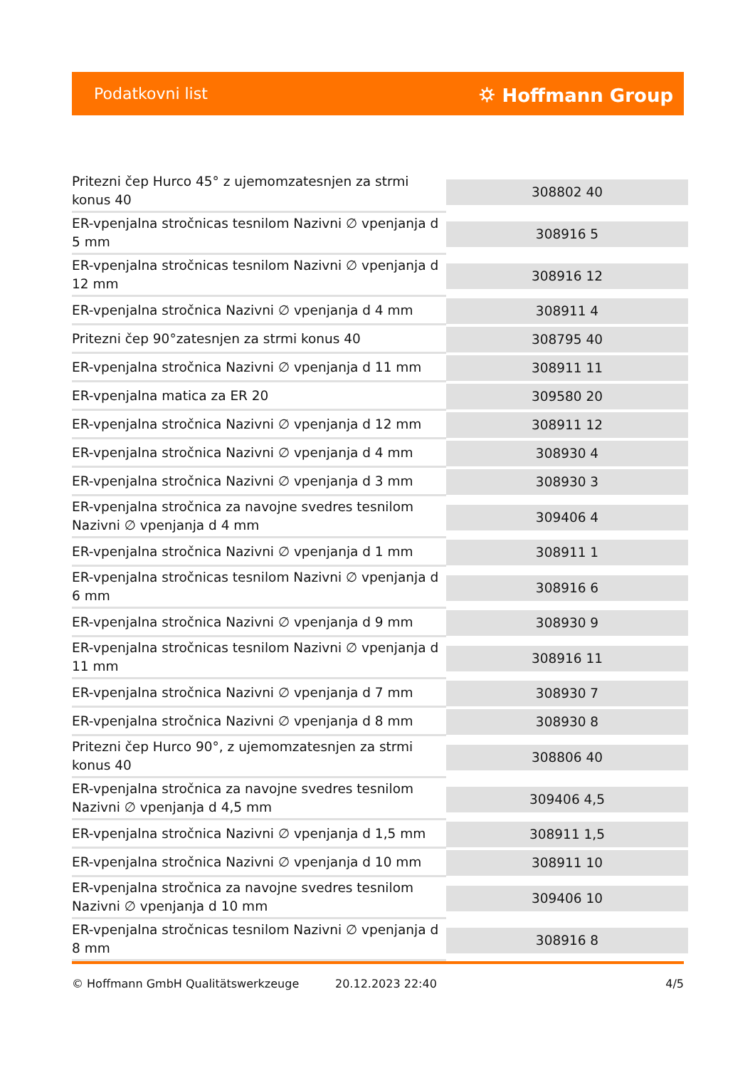Podatkovni list ⛭ Hoffmann Group
| Pritezni čep Hurco 45° z ujemomzatesnjen za strmi konus 40 | 308802 40 |
| ER-vpenjalna stročnicas tesnilom Nazivni ∅ vpenjanja d 5 mm | 308916 5 |
| ER-vpenjalna stročnicas tesnilom Nazivni ∅ vpenjanja d 12 mm | 308916 12 |
| ER-vpenjalna stročnica Nazivni ∅ vpenjanja d 4 mm | 308911 4 |
| Pritezni čep 90°zatesnjen za strmi konus 40 | 308795 40 |
| ER-vpenjalna stročnica Nazivni ∅ vpenjanja d 11 mm | 308911 11 |
| ER-vpenjalna matica za ER 20 | 309580 20 |
| ER-vpenjalna stročnica Nazivni ∅ vpenjanja d 12 mm | 308911 12 |
| ER-vpenjalna stročnica Nazivni ∅ vpenjanja d 4 mm | 308930 4 |
| ER-vpenjalna stročnica Nazivni ∅ vpenjanja d 3 mm | 308930 3 |
| ER-vpenjalna stročnica za navojne svedres tesnilom Nazivni ∅ vpenjanja d 4 mm | 309406 4 |
| ER-vpenjalna stročnica Nazivni ∅ vpenjanja d 1 mm | 308911 1 |
| ER-vpenjalna stročnicas tesnilom Nazivni ∅ vpenjanja d 6 mm | 308916 6 |
| ER-vpenjalna stročnica Nazivni ∅ vpenjanja d 9 mm | 308930 9 |
| ER-vpenjalna stročnicas tesnilom Nazivni ∅ vpenjanja d 11 mm | 308916 11 |
| ER-vpenjalna stročnica Nazivni ∅ vpenjanja d 7 mm | 308930 7 |
| ER-vpenjalna stročnica Nazivni ∅ vpenjanja d 8 mm | 308930 8 |
| Pritezni čep Hurco 90°, z ujemomzatesnjen za strmi konus 40 | 308806 40 |
| ER-vpenjalna stročnica za navojne svedres tesnilom Nazivni ∅ vpenjanja d 4,5 mm | 309406 4,5 |
| ER-vpenjalna stročnica Nazivni ∅ vpenjanja d 1,5 mm | 308911 1,5 |
| ER-vpenjalna stročnica Nazivni ∅ vpenjanja d 10 mm | 308911 10 |
| ER-vpenjalna stročnica za navojne svedres tesnilom Nazivni ∅ vpenjanja d 10 mm | 309406 10 |
| ER-vpenjalna stročnicas tesnilom Nazivni ∅ vpenjanja d 8 mm | 308916 8 |
© Hoffmann GmbH Qualitätswerkzeuge 20.12.2023 22:40 4/5